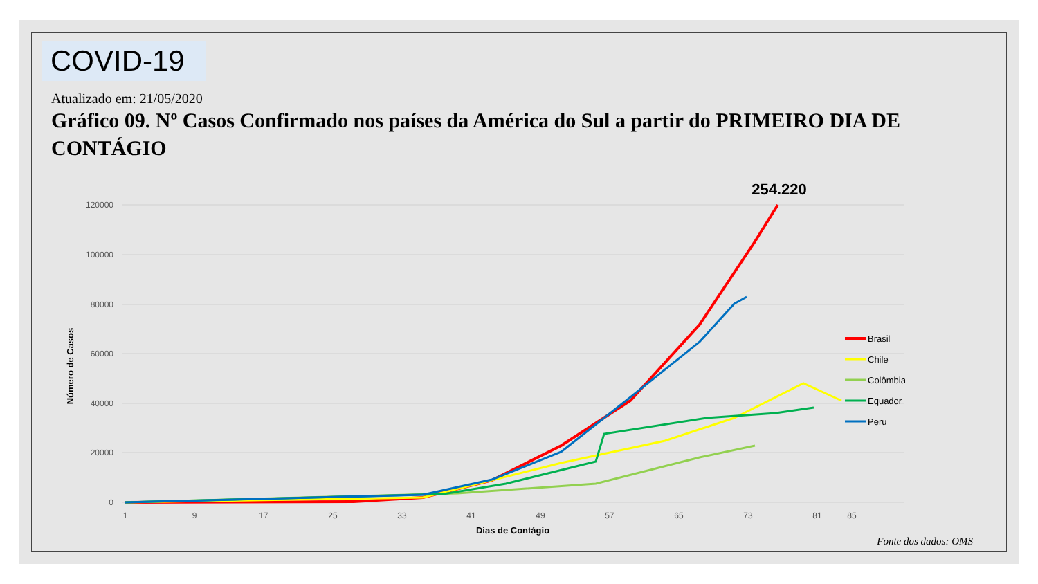COVID-19
Atualizado em: 21/05/2020
Gráfico 09. Nº Casos Confirmado nos países da América do Sul a partir do PRIMEIRO DIA DE CONTÁGIO
120000
100000
80000
60000
40000
20000
0
1
9
17
25
33
41
49
57
65
73
81
85
Dias de Contágio
Número de Casos
254.220
Brasil
Chile
Colômbia
Equador
Peru
Fonte dos dados: OMS